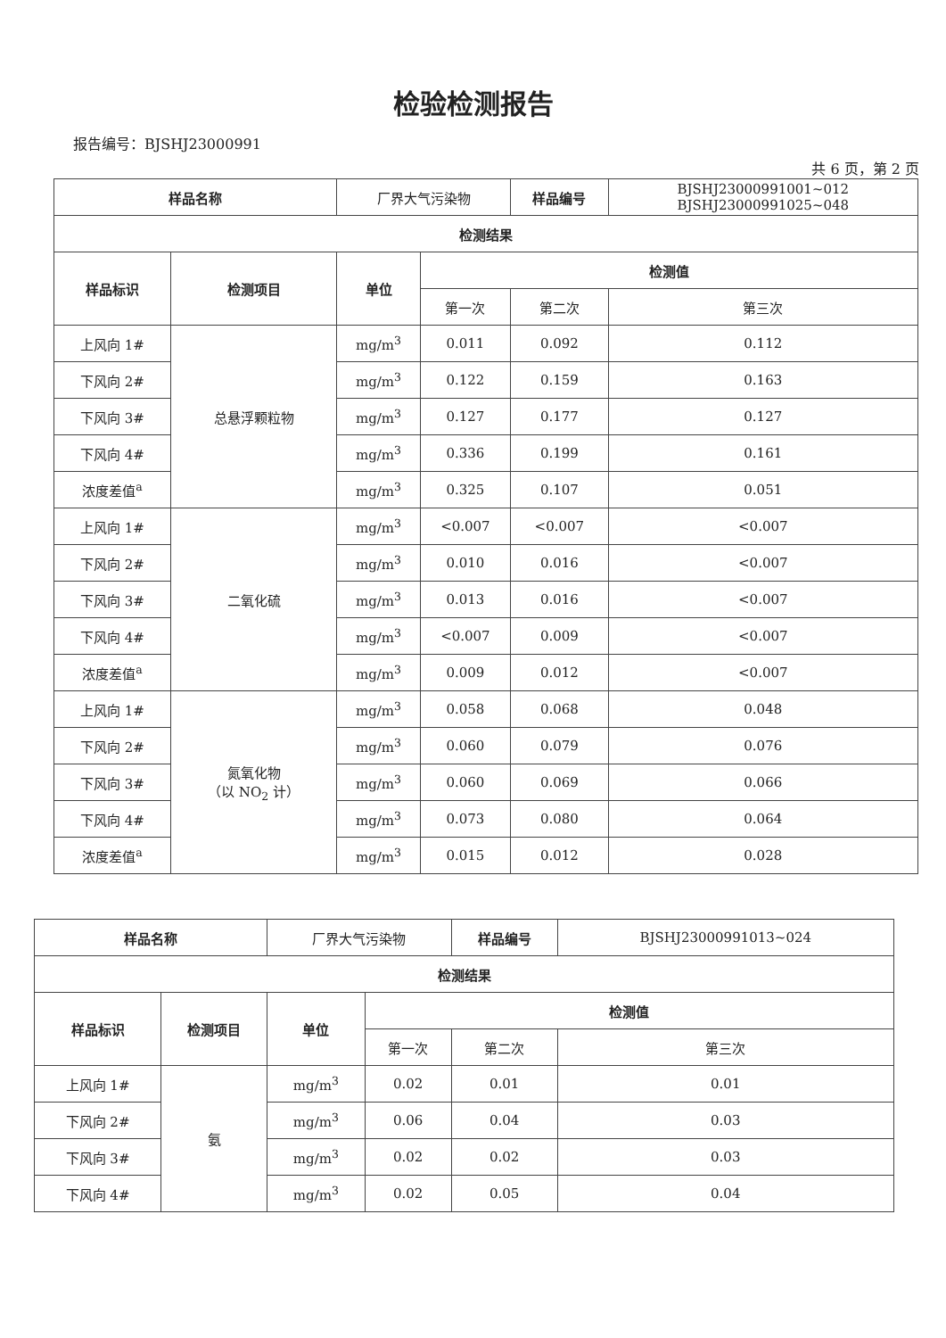检验检测报告
报告编号：BJSHJ23000991
共 6 页，第 2 页
| 样品名称 | | 厂界大气污染物 | | 样品编号 | BJSHJ23000991001~012 BJSHJ23000991025~048 |
| 检测结果 | | | | | |
| 样品标识 | 检测项目 | 单位 | 检测值 | | |
| | | | 第一次 | 第二次 | 第三次 |
| 上风向 1# | 总悬浮颗粒物 | mg/m<sup>3</sup> | 0.011 | 0.092 | 0.112 |
| 下风向 2# | | mg/m<sup>3</sup> | 0.122 | 0.159 | 0.163 |
| 下风向 3# | | mg/m<sup>3</sup> | 0.127 | 0.177 | 0.127 |
| 下风向 4# | | mg/m<sup>3</sup> | 0.336 | 0.199 | 0.161 |
| 浓度差值<sup>a</sup> | | mg/m<sup>3</sup> | 0.325 | 0.107 | 0.051 |
| 上风向 1# | 二氧化硫 | mg/m<sup>3</sup> | <0.007 | <0.007 | <0.007 |
| 下风向 2# | | mg/m<sup>3</sup> | 0.010 | 0.016 | <0.007 |
| 下风向 3# | | mg/m<sup>3</sup> | 0.013 | 0.016 | <0.007 |
| 下风向 4# | | mg/m<sup>3</sup> | <0.007 | 0.009 | <0.007 |
| 浓度差值<sup>a</sup> | | mg/m<sup>3</sup> | 0.009 | 0.012 | <0.007 |
| 上风向 1# | 氮氧化物 （以 NO<sub>2</sub> 计） | mg/m<sup>3</sup> | 0.058 | 0.068 | 0.048 |
| 下风向 2# | | mg/m<sup>3</sup> | 0.060 | 0.079 | 0.076 |
| 下风向 3# | | mg/m<sup>3</sup> | 0.060 | 0.069 | 0.066 |
| 下风向 4# | | mg/m<sup>3</sup> | 0.073 | 0.080 | 0.064 |
| 浓度差值<sup>a</sup> | | mg/m<sup>3</sup> | 0.015 | 0.012 | 0.028 |
| 样品名称 | | 厂界大气污染物 | | 样品编号 | BJSHJ23000991013~024 |
| 检测结果 | | | | | |
| 样品标识 | 检测项目 | 单位 | 检测值 | | |
| | | | 第一次 | 第二次 | 第三次 |
| 上风向 1# | 氨 | mg/m<sup>3</sup> | 0.02 | 0.01 | 0.01 |
| 下风向 2# | | mg/m<sup>3</sup> | 0.06 | 0.04 | 0.03 |
| 下风向 3# | | mg/m<sup>3</sup> | 0.02 | 0.02 | 0.03 |
| 下风向 4# | | mg/m<sup>3</sup> | 0.02 | 0.05 | 0.04 |